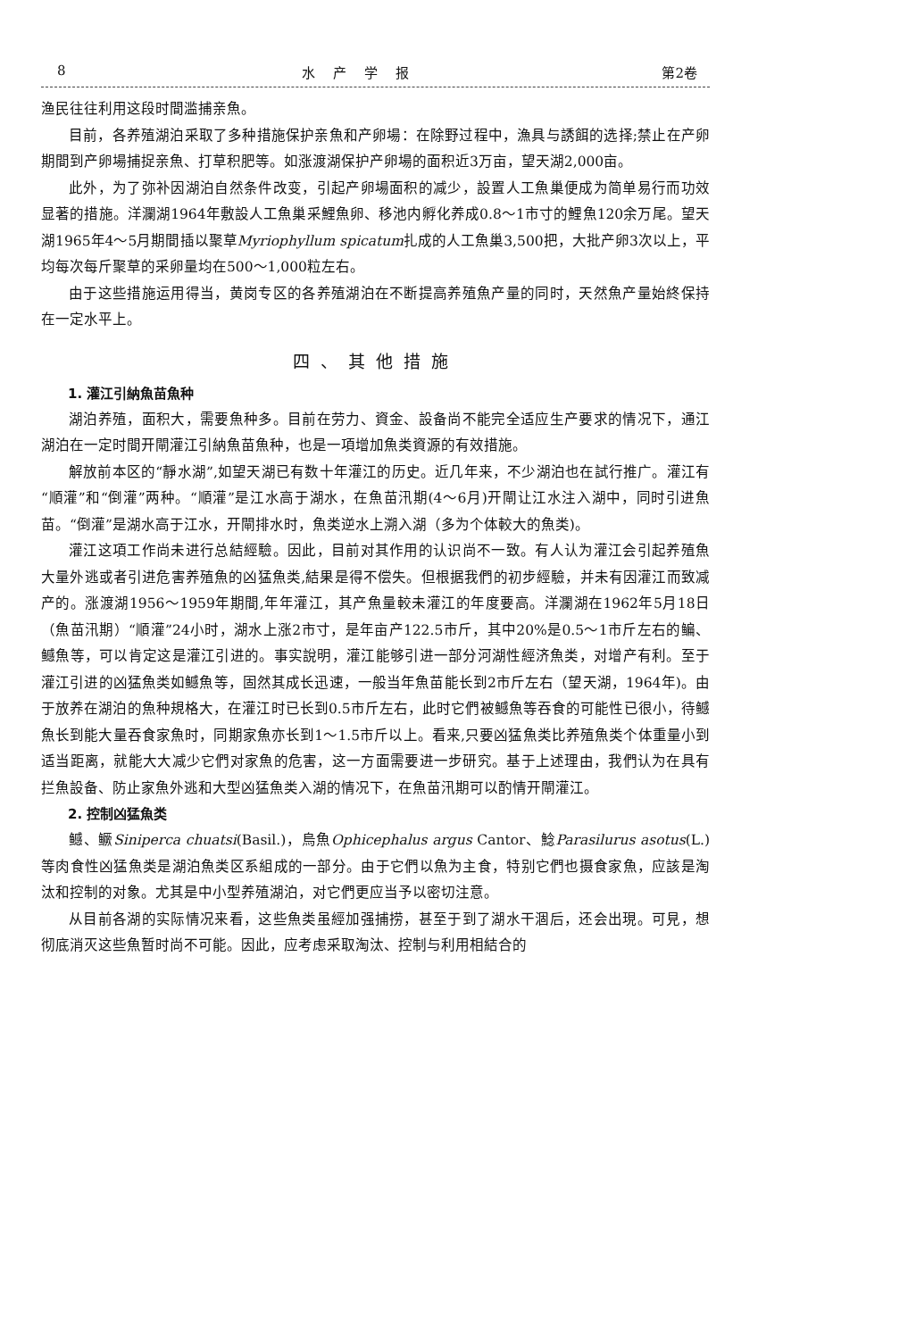8 水产学报 第2卷
渔民往往利用这段时間滥捕亲魚。
目前，各养殖湖泊采取了多种措施保护亲魚和产卵場：在除野过程中，漁具与誘餌的选择;禁止在产卵期間到产卵場捕捉亲魚、打草积肥等。如涨渡湖保护产卵場的面积近3万亩，望天湖2,000亩。
此外，为了弥补因湖泊自然条件改变，引起产卵場面积的减少，設置人工魚巢便成为简单易行而功效显著的措施。洋瀾湖1964年敷設人工魚巢采鯉魚卵、移池内孵化养成0.8～1市寸的鯉魚120余万尾。望天湖1965年4～5月期間插以聚草Myriophyllum spicatum扎成的人工魚巢3,500把，大批产卵3次以上，平均每次每斤聚草的采卵量均在500～1,000粒左右。
由于这些措施运用得当，黄岗专区的各养殖湖泊在不断提高养殖魚产量的同时，天然魚产量始終保持在一定水平上。
四、其他措施
1. 灌江引納魚苗魚种
湖泊养殖，面积大，需要魚种多。目前在劳力、資金、設备尚不能完全适应生产要求的情况下，通江湖泊在一定时間开閘灌江引納魚苗魚种，也是一項增加魚类資源的有效措施。
解放前本区的“靜水湖”,如望天湖已有数十年灌江的历史。近几年来，不少湖泊也在試行推广。灌江有“順灌”和“倒灌”两种。“順灌”是江水高于湖水，在魚苗汛期(4～6月)开閘让江水注入湖中，同时引进魚苗。“倒灌”是湖水高于江水，开閘排水时，魚类逆水上溯入湖（多为个体較大的魚类)。
灌江这項工作尚未进行总結經驗。因此，目前对其作用的认识尚不一致。有人认为灌江会引起养殖魚大量外逃或者引进危害养殖魚的凶猛魚类,結果是得不偿失。但根据我們的初步經驗，并未有因灌江而致减产的。涨渡湖1956～1959年期間,年年灌江，其产魚量較未灌江的年度要高。洋瀾湖在1962年5月18日（魚苗汛期）“順灌”24小时，湖水上涨2市寸，是年亩产122.5市斤，其中20%是0.5～1市斤左右的鳊、鳡魚等，可以肯定这是灌江引进的。事实說明，灌江能够引进一部分河湖性經济魚类，对增产有利。至于灌江引进的凶猛魚类如鳡魚等，固然其成长迅速，一般当年魚苗能长到2市斤左右（望天湖，1964年)。由于放养在湖泊的魚种規格大，在灌江时已长到0.5市斤左右，此时它們被鳡魚等吞食的可能性已很小，待鳡魚长到能大量吞食家魚时，同期家魚亦长到1～1.5市斤以上。看来,只要凶猛魚类比养殖魚类个体重量小到适当距离，就能大大减少它們对家魚的危害，这一方面需要进一步研究。基于上述理由，我們认为在具有拦魚設备、防止家魚外逃和大型凶猛魚类入湖的情况下，在魚苗汛期可以酌情开閘灌江。
2. 控制凶猛魚类
鳡、鳜Siniperca chuatsi(Basil.)，烏魚Ophicephalus argus Cantor、鯰Parasilurus asotus(L.)等肉食性凶猛魚类是湖泊魚类区系組成的一部分。由于它們以魚为主食，特别它們也摄食家魚，应該是淘汰和控制的对象。尤其是中小型养殖湖泊，对它們更应当予以密切注意。
从目前各湖的实际情况来看，这些魚类虽經加强捕捞，甚至于到了湖水干涸后，还会出現。可見，想彻底消灭这些魚暂时尚不可能。因此，应考虑采取淘汰、控制与利用相結合的